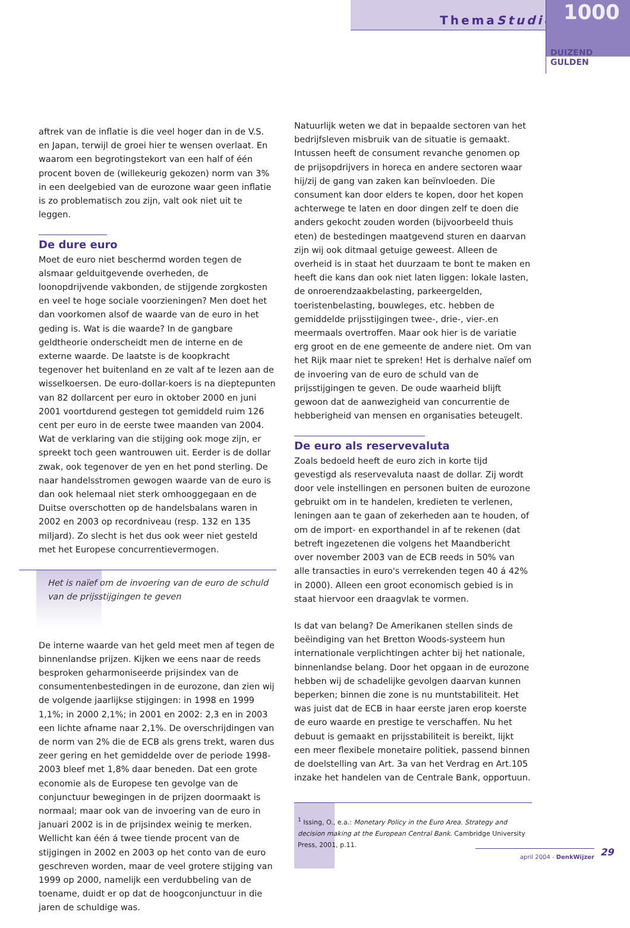ThemaStudie
1000
DUIZEND GULDEN
aftrek van de inflatie is die veel hoger dan in de V.S. en Japan, terwijl de groei hier te wensen overlaat. En waarom een begrotingstekort van een half of één procent boven de (willekeurig gekozen) norm van 3% in een deelgebied van de eurozone waar geen inflatie is zo problematisch zou zijn, valt ook niet uit te leggen.
De dure euro
Moet de euro niet beschermd worden tegen de alsmaar gelduitgevende overheden, de loonopdrijvende vakbonden, de stijgende zorgkosten en veel te hoge sociale voorzieningen? Men doet het dan voorkomen alsof de waarde van de euro in het geding is. Wat is die waarde? In de gangbare geldtheorie onderscheidt men de interne en de externe waarde. De laatste is de koopkracht tegenover het buitenland en ze valt af te lezen aan de wisselkoersen. De euro-dollar-koers is na dieptepunten van 82 dollarcent per euro in oktober 2000 en juni 2001 voortdurend gestegen tot gemiddeld ruim 126 cent per euro in de eerste twee maanden van 2004. Wat de verklaring van die stijging ook moge zijn, er spreekt toch geen wantrouwen uit. Eerder is de dollar zwak, ook tegenover de yen en het pond sterling. De naar handelsstromen gewogen waarde van de euro is dan ook helemaal niet sterk omhooggegaan en de Duitse overschotten op de handelsbalans waren in 2002 en 2003 op recordniveau (resp. 132 en 135 miljard). Zo slecht is het dus ook weer niet gesteld met het Europese concurrentievermogen.
Het is naïef om de invoering van de euro de schuld van de prijsstijgingen te geven
De interne waarde van het geld meet men af tegen de binnenlandse prijzen. Kijken we eens naar de reeds besproken geharmoniseerde prijsindex van de consumentenbestedingen in de eurozone, dan zien wij de volgende jaarlijkse stijgingen: in 1998 en 1999 1,1%; in 2000 2,1%; in 2001 en 2002: 2,3 en in 2003 een lichte afname naar 2,1%. De overschrijdingen van de norm van 2% die de ECB als grens trekt, waren dus zeer gering en het gemiddelde over de periode 1998-2003 bleef met 1,8% daar beneden. Dat een grote economie als de Europese ten gevolge van de conjunctuur bewegingen in de prijzen doormaakt is normaal; maar ook van de invoering van de euro in januari 2002 is in de prijsindex weinig te merken. Wellicht kan één á twee tiende procent van de stijgingen in 2002 en 2003 op het conto van de euro geschreven worden, maar de veel grotere stijging van 1999 op 2000, namelijk een verdubbeling van de toename, duidt er op dat de hoogconjunctuur in die jaren de schuldige was.
Natuurlijk weten we dat in bepaalde sectoren van het bedrijfsleven misbruik van de situatie is gemaakt. Intussen heeft de consument revanche genomen op de prijsopdrijvers in horeca en andere sectoren waar hij/zij de gang van zaken kan beïnvloeden. Die consument kan door elders te kopen, door het kopen achterwege te laten en door dingen zelf te doen die anders gekocht zouden worden (bijvoorbeeld thuis eten) de bestedingen maatgevend sturen en daarvan zijn wij ook ditmaal getuige geweest. Alleen de overheid is in staat het duurzaam te bont te maken en heeft die kans dan ook niet laten liggen: lokale lasten, de onroerendzaakbelasting, parkeergelden, toeristenbelasting, bouwleges, etc. hebben de gemiddelde prijsstijgingen twee-, drie-, vier-.en meermaals overtroffen. Maar ook hier is de variatie erg groot en de ene gemeente de andere niet. Om van het Rijk maar niet te spreken! Het is derhalve naïef om de invoering van de euro de schuld van de prijsstijgingen te geven. De oude waarheid blijft gewoon dat de aanwezigheid van concurrentie de hebberigheid van mensen en organisaties beteugelt.
De euro als reservevaluta
Zoals bedoeld heeft de euro zich in korte tijd gevestigd als reservevaluta naast de dollar. Zij wordt door vele instellingen en personen buiten de eurozone gebruikt om in te handelen, kredieten te verlenen, leningen aan te gaan of zekerheden aan te houden, of om de import- en exporthandel in af te rekenen (dat betreft ingezetenen die volgens het Maandbericht over november 2003 van de ECB reeds in 50% van alle transacties in euro's verrekenden tegen 40 á 42% in 2000). Alleen een groot economisch gebied is in staat hiervoor een draagvlak te vormen.
Is dat van belang? De Amerikanen stellen sinds de beëindiging van het Bretton Woods-systeem hun internationale verplichtingen achter bij het nationale, binnenlandse belang. Door het opgaan in de eurozone hebben wij de schadelijke gevolgen daarvan kunnen beperken; binnen die zone is nu muntstabiliteit. Het was juist dat de ECB in haar eerste jaren erop koerste de euro waarde en prestige te verschaffen. Nu het debuut is gemaakt en prijsstabiliteit is bereikt, lijkt een meer flexibele monetaire politiek, passend binnen de doelstelling van Art. 3a van het Verdrag en Art.105 inzake het handelen van de Centrale Bank, opportuun.
<sup>1</sup> Issing, O., e.a.: Monetary Policy in the Euro Area. Strategy and decision making at the European Central Bank. Cambridge University Press, 2001, p.11.
29
april 2004 - DenkWijzer